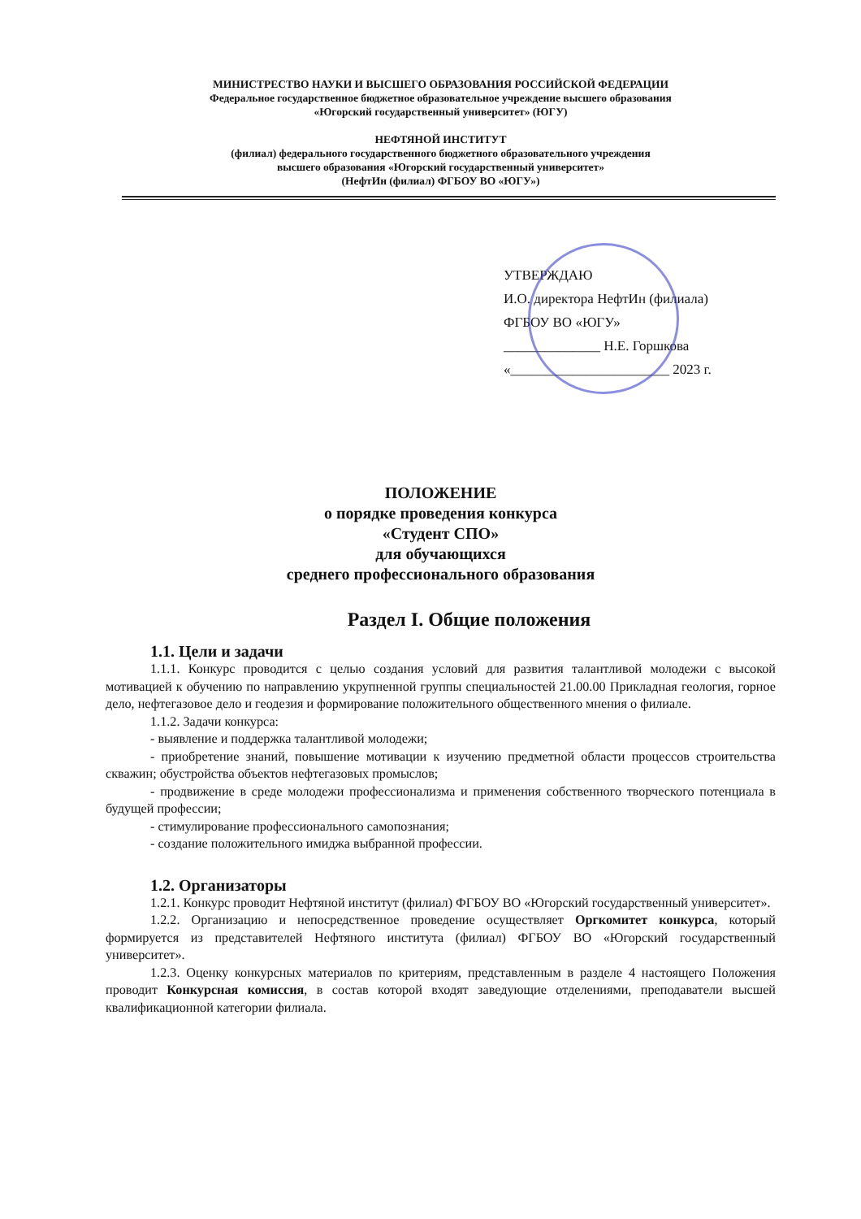МИНИСТРЕСТВО НАУКИ И ВЫСШЕГО ОБРАЗОВАНИЯ РОССИЙСКОЙ ФЕДЕРАЦИИ
Федеральное государственное бюджетное образовательное учреждение высшего образования
«Югорский государственный университет» (ЮГУ)
НЕФТЯНОЙ ИНСТИТУТ
(филиал) федерального государственного бюджетного образовательного учреждения
высшего образования «Югорский государственный университет»
(НефтИн (филиал) ФГБОУ ВО «ЮГУ»)
УТВЕРЖДАЮ
И.О. директора НефтИн (филиала)
ФГБОУ ВО «ЮГУ»
______________ Н.Е. Горшкова
«_______________________ 2023 г.
ПОЛОЖЕНИЕ
о порядке проведения конкурса
«Студент СПО»
для обучающихся
среднего профессионального образования
Раздел I. Общие положения
1.1. Цели и задачи
1.1.1. Конкурс проводится с целью создания условий для развития талантливой молодежи с высокой мотивацией к обучению по направлению укрупненной группы специальностей 21.00.00 Прикладная геология, горное дело, нефтегазовое дело и геодезия и формирование положительного общественного мнения о филиале.
1.1.2. Задачи конкурса:
- выявление и поддержка талантливой молодежи;
- приобретение знаний, повышение мотивации к изучению предметной области процессов строительства скважин; обустройства объектов нефтегазовых промыслов;
- продвижение в среде молодежи профессионализма и применения собственного творческого потенциала в будущей профессии;
- стимулирование профессионального самопознания;
- создание положительного имиджа выбранной профессии.
1.2. Организаторы
1.2.1. Конкурс проводит Нефтяной институт (филиал) ФГБОУ ВО «Югорский государственный университет».
1.2.2. Организацию и непосредственное проведение осуществляет Оргкомитет конкурса, который формируется из представителей Нефтяного института (филиал) ФГБОУ ВО «Югорский государственный университет».
1.2.3. Оценку конкурсных материалов по критериям, представленным в разделе 4 настоящего Положения проводит Конкурсная комиссия, в состав которой входят заведующие отделениями, преподаватели высшей квалификационной категории филиала.